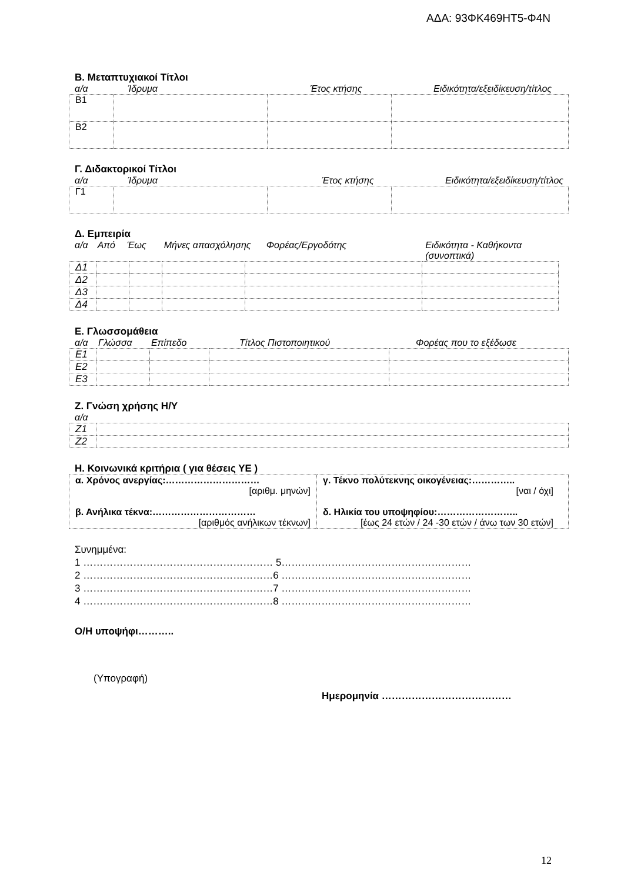ΑΔΑ: 93ΦΚ469ΗΤ5-Φ4Ν
Β. Μεταπτυχιακοί Τίτλοι
α/α Ίδρυμα Έτος κτήσης Ειδικότητα/εξειδίκευση/τίτλος
| Β1 | | | |
| Β2 | | | |
Γ. Διδακτορικοί Τίτλοι
α/α Ίδρυμα Έτος κτήσης Ειδικότητα/εξειδίκευση/τίτλος
| Γ1 | | | |
Δ. Εμπειρία
α/α Από Έως Μήνες απασχόλησης Φορέας/Εργοδότης Ειδικότητα - Καθήκοντα (συνοπτικά)
| Δ1 | | | | | |
| Δ2 | | | | | |
| Δ3 | | | | | |
| Δ4 | | | | | |
Ε. Γλωσσομάθεια
α/α Γλώσσα Επίπεδο Τίτλος Πιστοποιητικού Φορέας που το εξέδωσε
| Ε1 | | | | |
| Ε2 | | | | |
| Ε3 | | | | |
Ζ. Γνώση χρήσης Η/Υ
α/α
| Ζ1 | |
| Ζ2 | |
Η. Κοινωνικά κριτήρια ( για θέσεις ΥΕ )
| α. Χρόνος ανεργίας:………………………… [αριθμ. μηνών] β. Ανήλικα τέκνα:…………………………… [αριθμός ανήλικων τέκνων] | γ. Τέκνο πολύτεκνης οικογένειας:………….. [ναι / όχι] δ. Ηλικία του υποψηφίου:…………………….. [έως 24 ετών / 24 -30 ετών / άνω των 30 ετών] |
Συνημμένα:
1 ………………………………………………… 5…………………………………………………
2 …………………………………………………6 …………………………………………………
3 …………………………………………………7 …………………………………………………
4 …………………………………………………8 …………………………………………………
Ο/Η υποψήφι………..
(Υπογραφή)
Ημερομηνία …………………………………
12